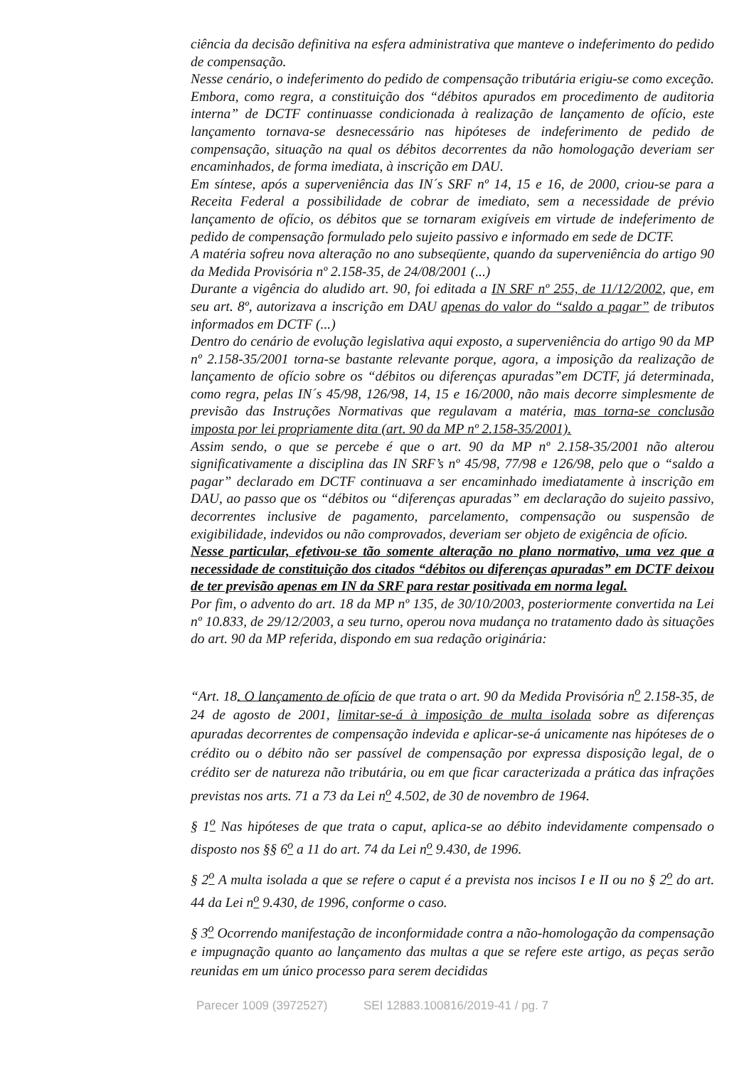ciência da decisão definitiva na esfera administrativa que manteve o indeferimento do pedido de compensação.
Nesse cenário, o indeferimento do pedido de compensação tributária erigiu-se como exceção. Embora, como regra, a constituição dos “débitos apurados em procedimento de auditoria interna” de DCTF continuasse condicionada à realização de lançamento de ofício, este lançamento tornava-se desnecessário nas hipóteses de indeferimento de pedido de compensação, situação na qual os débitos decorrentes da não homologação deveriam ser encaminhados, de forma imediata, à inscrição em DAU.
Em síntese, após a superveniência das IN´s SRF nº 14, 15 e 16, de 2000, criou-se para a Receita Federal a possibilidade de cobrar de imediato, sem a necessidade de prévio lançamento de ofício, os débitos que se tornaram exigíveis em virtude de indeferimento de pedido de compensação formulado pelo sujeito passivo e informado em sede de DCTF.
A matéria sofreu nova alteração no ano subseqüente, quando da superveniência do artigo 90 da Medida Provisória nº 2.158-35, de 24/08/2001 (...)
Durante a vigência do aludido art. 90, foi editada a IN SRF nº 255, de 11/12/2002, que, em seu art. 8º, autorizava a inscrição em DAU apenas do valor do “saldo a pagar” de tributos informados em DCTF (...)
Dentro do cenário de evolução legislativa aqui exposto, a superveniência do artigo 90 da MP nº 2.158-35/2001 torna-se bastante relevante porque, agora, a imposição da realização de lançamento de ofício sobre os “débitos ou diferenças apuradas”em DCTF, já determinada, como regra, pelas IN´s 45/98, 126/98, 14, 15 e 16/2000, não mais decorre simplesmente de previsão das Instruções Normativas que regulavam a matéria, mas torna-se conclusão imposta por lei propriamente dita (art. 90 da MP nº 2.158-35/2001).
Assim sendo, o que se percebe é que o art. 90 da MP nº 2.158-35/2001 não alterou significativamente a disciplina das IN SRF’s nº 45/98, 77/98 e 126/98, pelo que o “saldo a pagar” declarado em DCTF continuava a ser encaminhado imediatamente à inscrição em DAU, ao passo que os “débitos ou “diferenças apuradas” em declaração do sujeito passivo, decorrentes inclusive de pagamento, parcelamento, compensação ou suspensão de exigibilidade, indevidos ou não comprovados, deveriam ser objeto de exigência de ofício.
Nesse particular, efetivou-se tão somente alteração no plano normativo, uma vez que a necessidade de constituição dos citados “débitos ou diferenças apuradas” em DCTF deixou de ter previsão apenas em IN da SRF para restar positivada em norma legal.
Por fim, o advento do art. 18 da MP nº 135, de 30/10/2003, posteriormente convertida na Lei nº 10.833, de 29/12/2003, a seu turno, operou nova mudança no tratamento dado às situações do art. 90 da MP referida, dispondo em sua redação originária:
“Art. 18. O lançamento de ofício de que trata o art. 90 da Medida Provisória n<sup>o</sup> 2.158-35, de 24 de agosto de 2001, limitar-se-á à imposição de multa isolada sobre as diferenças apuradas decorrentes de compensação indevida e aplicar-se-á unicamente nas hipóteses de o crédito ou o débito não ser passível de compensação por expressa disposição legal, de o crédito ser de natureza não tributária, ou em que ficar caracterizada a prática das infrações previstas nos arts. 71 a 73 da Lei n<sup>o</sup> 4.502, de 30 de novembro de 1964.
§ 1<sup>o</sup> Nas hipóteses de que trata o caput, aplica-se ao débito indevidamente compensado o disposto nos §§ 6<sup>o</sup> a 11 do art. 74 da Lei n<sup>o</sup> 9.430, de 1996.
§ 2<sup>o</sup> A multa isolada a que se refere o caput é a prevista nos incisos I e II ou no § 2<sup>o</sup> do art. 44 da Lei n<sup>o</sup> 9.430, de 1996, conforme o caso.
§ 3<sup>o</sup> Ocorrendo manifestação de inconformidade contra a não-homologação da compensação e impugnação quanto ao lançamento das multas a que se refere este artigo, as peças serão reunidas em um único processo para serem decididas
Parecer 1009 (3972527) SEI 12883.100816/2019-41 / pg. 7